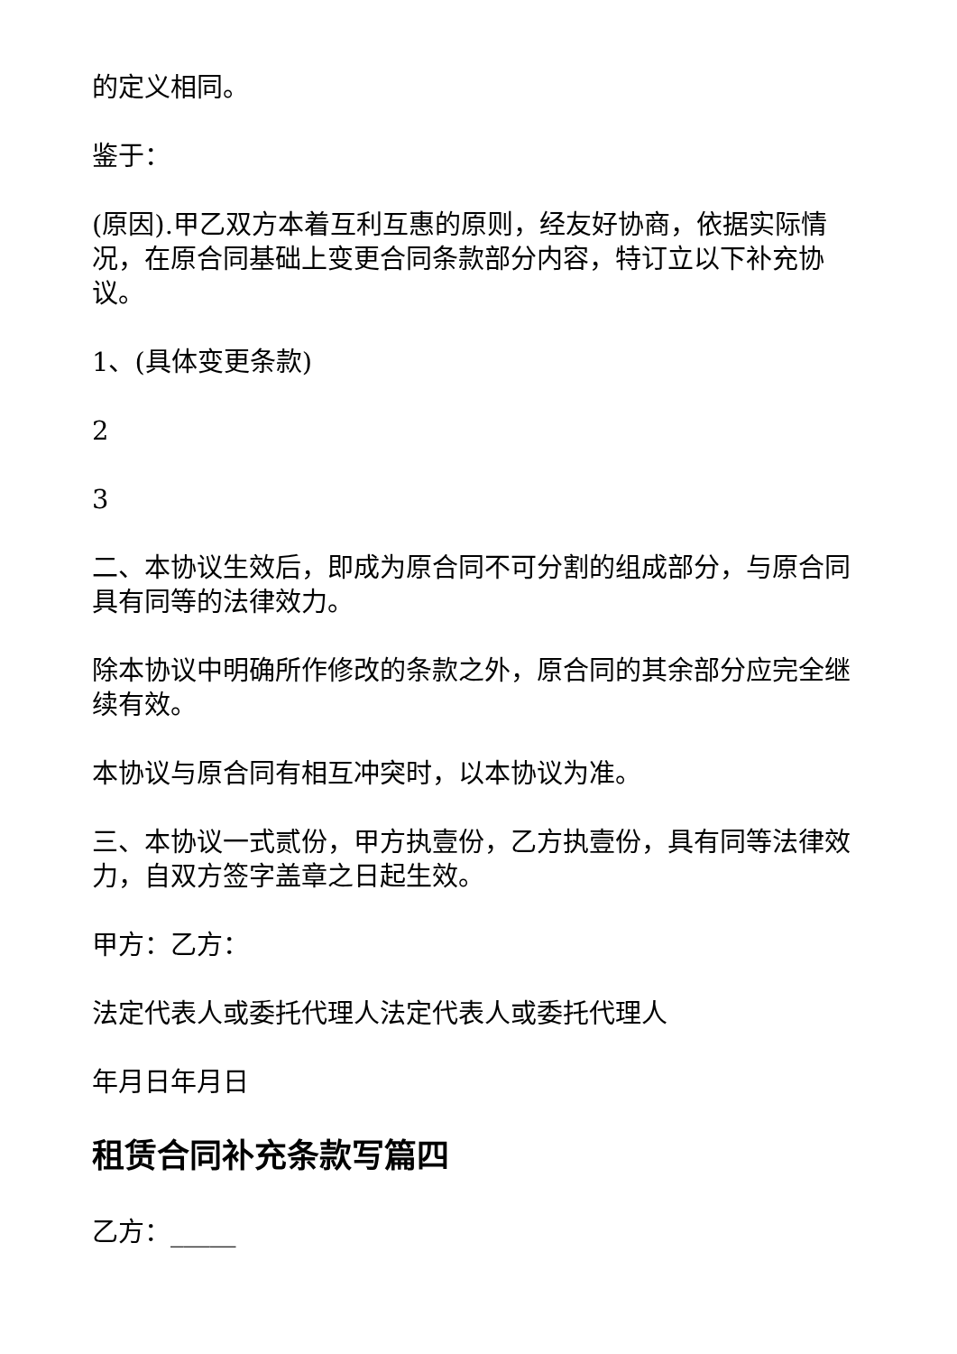的定义相同。
鉴于：
(原因).甲乙双方本着互利互惠的原则，经友好协商，依据实际情况，在原合同基础上变更合同条款部分内容，特订立以下补充协议。
1、(具体变更条款)
2
3
二、本协议生效后，即成为原合同不可分割的组成部分，与原合同具有同等的法律效力。
除本协议中明确所作修改的条款之外，原合同的其余部分应完全继续有效。
本协议与原合同有相互冲突时，以本协议为准。
三、本协议一式贰份，甲方执壹份，乙方执壹份，具有同等法律效力，自双方签字盖章之日起生效。
甲方：乙方：
法定代表人或委托代理人法定代表人或委托代理人
年月日年月日
租赁合同补充条款写篇四
乙方：_____